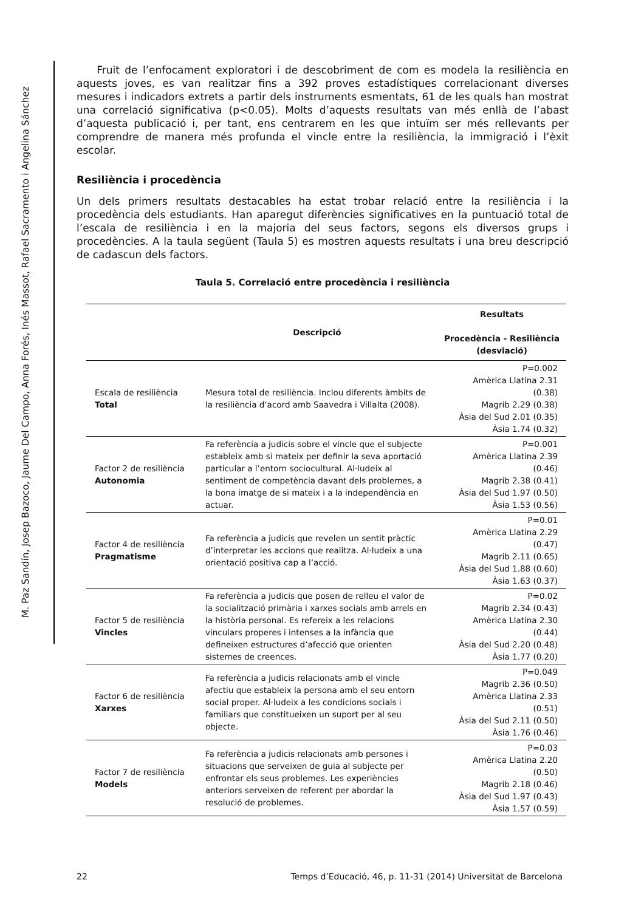M. Paz Sandín, Josep Bazoco, Jaume Del Campo, Anna Forés, Inés Massot, Rafael Sacramento i Angelina Sánchez
Fruit de l’enfocament exploratori i de descobriment de com es modela la resiliència en aquests joves, es van realitzar fins a 392 proves estadístiques correlacionant diverses mesures i indicadors extrets a partir dels instruments esmentats, 61 de les quals han mostrat una correlació significativa (p<0.05). Molts d’aquests resultats van més enllà de l’abast d’aquesta publicació i, per tant, ens centrarem en les que intuïm ser més rellevants per comprendre de manera més profunda el vincle entre la resiliència, la immigració i l’èxit escolar.
Resiliència i procedència
Un dels primers resultats destacables ha estat trobar relació entre la resiliència i la procedència dels estudiants. Han aparegut diferències significatives en la puntuació total de l’escala de resiliència i en la majoria del seus factors, segons els diversos grups i procedències. A la taula següent (Taula 5) es mostren aquests resultats i una breu descripció de cadascun dels factors.
Taula 5. Correlació entre procedència i resiliència
| | Descripció | Resultats Procedència - Resiliència (desviació) |
| --- | --- | --- |
| Escala de resiliència Total | Mesura total de resiliència. Inclou diferents àmbits de la resiliència d’acord amb Saavedra i Villalta (2008). | P=0.002 Amèrica Llatina 2.31 (0.38) Magrib 2.29 (0.38) Àsia del Sud 2.01 (0.35) Àsia 1.74 (0.32) |
| Factor 2 de resiliència Autonomia | Fa referència a judicis sobre el vincle que el subjecte estableix amb si mateix per definir la seva aportació particular a l’entorn sociocultural. Al·ludeix al sentiment de competència davant dels problemes, a la bona imatge de si mateix i a la independència en actuar. | P=0.001 Amèrica Llatina 2.39 (0.46) Magrib 2.38 (0.41) Àsia del Sud 1.97 (0.50) Àsia 1.53 (0.56) |
| Factor 4 de resiliència Pragmatisme | Fa referència a judicis que revelen un sentit pràctic d’interpretar les accions que realitza. Al·ludeix a una orientació positiva cap a l’acció. | P=0.01 Amèrica Llatina 2.29 (0.47) Magrib 2.11 (0.65) Àsia del Sud 1.88 (0.60) Àsia 1.63 (0.37) |
| Factor 5 de resiliència Vincles | Fa referència a judicis que posen de relleu el valor de la socialització primària i xarxes socials amb arrels en la història personal. Es refereix a les relacions vinculars properes i intenses a la infància que defineixen estructures d’afecció que orienten sistemes de creences. | P=0.02 Magrib 2.34 (0.43) Amèrica Llatina 2.30 (0.44) Àsia del Sud 2.20 (0.48) Àsia 1.77 (0.20) |
| Factor 6 de resiliència Xarxes | Fa referència a judicis relacionats amb el vincle afectiu que estableix la persona amb el seu entorn social proper. Al·ludeix a les condicions socials i familiars que constitueixen un suport per al seu objecte. | P=0.049 Magrib 2.36 (0.50) Amèrica Llatina 2.33 (0.51) Àsia del Sud 2.11 (0.50) Àsia 1.76 (0.46) |
| Factor 7 de resiliència Models | Fa referència a judicis relacionats amb persones i situacions que serveixen de guia al subjecte per enfrontar els seus problemes. Les experiències anteriors serveixen de referent per abordar la resolució de problemes. | P=0.03 Amèrica Llatina 2.20 (0.50) Magrib 2.18 (0.46) Àsia del Sud 1.97 (0.43) Àsia 1.57 (0.59) |
22 Temps d’Educació, 46, p. 11-31 (2014) Universitat de Barcelona